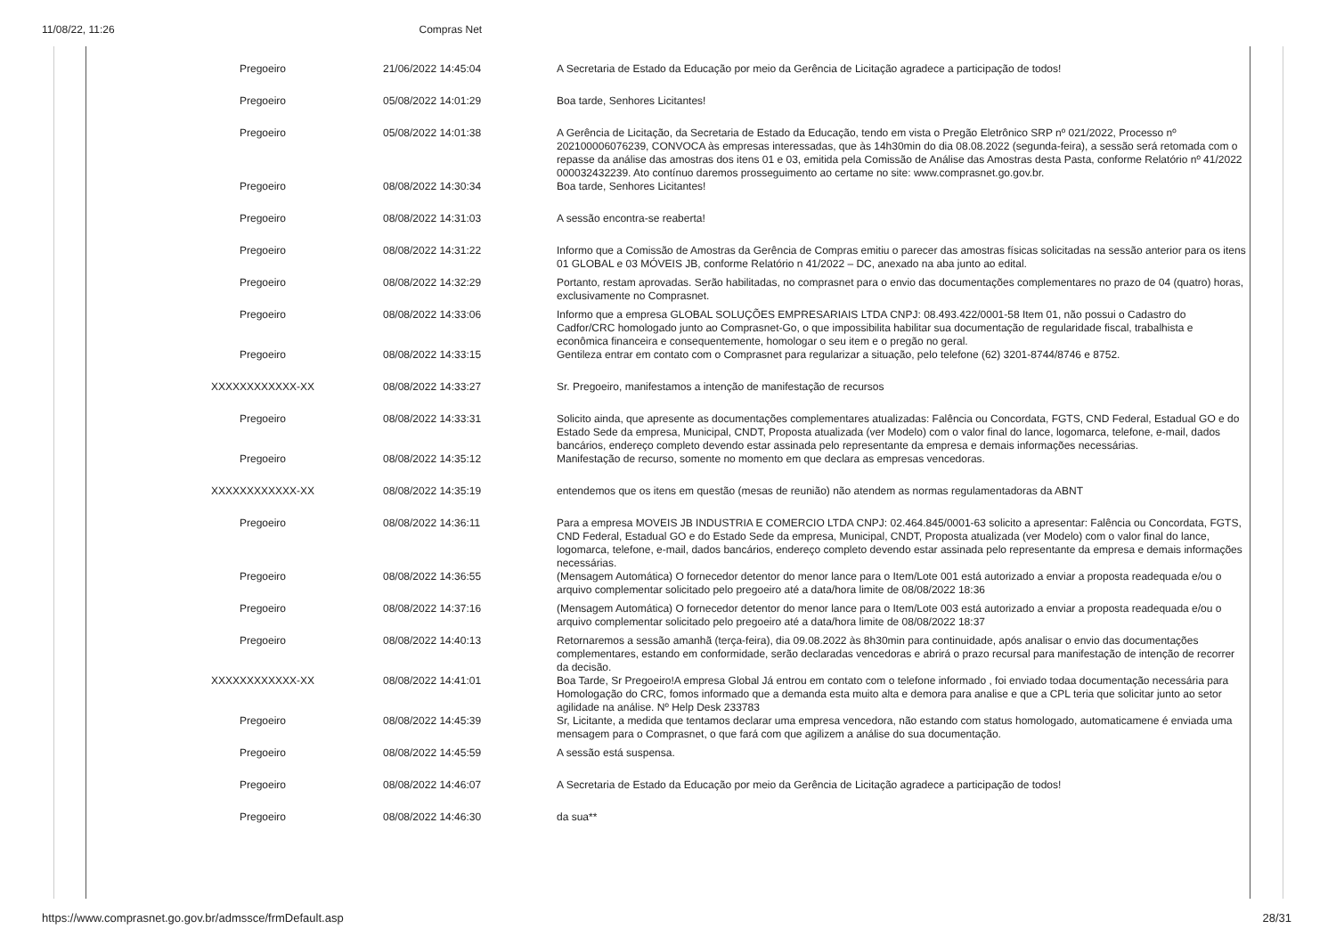11/08/22, 11:26 Compras Net
| Pregoeiro | 21/06/2022 14:45:04 | A Secretaria de Estado da Educação por meio da Gerência de Licitação agradece a participação de todos! |
| Pregoeiro | 05/08/2022 14:01:29 | Boa tarde, Senhores Licitantes! |
| Pregoeiro | 05/08/2022 14:01:38 | A Gerência de Licitação, da Secretaria de Estado da Educação, tendo em vista o Pregão Eletrônico SRP nº 021/2022, Processo nº 202100006076239, CONVOCA às empresas interessadas, que às 14h30min do dia 08.08.2022 (segunda-feira), a sessão será retomada com o repasse da análise das amostras dos itens 01 e 03, emitida pela Comissão de Análise das Amostras desta Pasta, conforme Relatório nº 41/2022 000032432239. Ato contínuo daremos prosseguimento ao certame no site: www.comprasnet.go.gov.br. |
| Pregoeiro | 08/08/2022 14:30:34 | Boa tarde, Senhores Licitantes! |
| Pregoeiro | 08/08/2022 14:31:03 | A sessão encontra-se reaberta! |
| Pregoeiro | 08/08/2022 14:31:22 | Informo que a Comissão de Amostras da Gerência de Compras emitiu o parecer das amostras físicas solicitadas na sessão anterior para os itens 01 GLOBAL e 03 MÓVEIS JB, conforme Relatório n 41/2022 – DC, anexado na aba junto ao edital. |
| Pregoeiro | 08/08/2022 14:32:29 | Portanto, restam aprovadas. Serão habilitadas, no comprasnet para o envio das documentações complementares no prazo de 04 (quatro) horas, exclusivamente no Comprasnet. |
| Pregoeiro | 08/08/2022 14:33:06 | Informo que a empresa GLOBAL SOLUÇÕES EMPRESARIAIS LTDA CNPJ: 08.493.422/0001-58 Item 01, não possui o Cadastro do Cadfor/CRC homologado junto ao Comprasnet-Go, o que impossibilita habilitar sua documentação de regularidade fiscal, trabalhista e econômica financeira e consequentemente, homologar o seu item e o pregão no geral. |
| Pregoeiro | 08/08/2022 14:33:15 | Gentileza entrar em contato com o Comprasnet para regularizar a situação, pelo telefone (62) 3201-8744/8746 e 8752. |
| XXXXXXXXXXXX-XX | 08/08/2022 14:33:27 | Sr. Pregoeiro, manifestamos a intenção de manifestação de recursos |
| Pregoeiro | 08/08/2022 14:33:31 | Solicito ainda, que apresente as documentações complementares atualizadas: Falência ou Concordata, FGTS, CND Federal, Estadual GO e do Estado Sede da empresa, Municipal, CNDT, Proposta atualizada (ver Modelo) com o valor final do lance, logomarca, telefone, e-mail, dados bancários, endereço completo devendo estar assinada pelo representante da empresa e demais informações necessárias. |
| Pregoeiro | 08/08/2022 14:35:12 | Manifestação de recurso, somente no momento em que declara as empresas vencedoras. |
| XXXXXXXXXXXX-XX | 08/08/2022 14:35:19 | entendemos que os itens em questão (mesas de reunião) não atendem as normas regulamentadoras da ABNT |
| Pregoeiro | 08/08/2022 14:36:11 | Para a empresa MOVEIS JB INDUSTRIA E COMERCIO LTDA CNPJ: 02.464.845/0001-63 solicito a apresentar: Falência ou Concordata, FGTS, CND Federal, Estadual GO e do Estado Sede da empresa, Municipal, CNDT, Proposta atualizada (ver Modelo) com o valor final do lance, logomarca, telefone, e-mail, dados bancários, endereço completo devendo estar assinada pelo representante da empresa e demais informações necessárias. |
| Pregoeiro | 08/08/2022 14:36:55 | (Mensagem Automática) O fornecedor detentor do menor lance para o Item/Lote 001 está autorizado a enviar a proposta readequada e/ou o arquivo complementar solicitado pelo pregoeiro até a data/hora limite de 08/08/2022 18:36 |
| Pregoeiro | 08/08/2022 14:37:16 | (Mensagem Automática) O fornecedor detentor do menor lance para o Item/Lote 003 está autorizado a enviar a proposta readequada e/ou o arquivo complementar solicitado pelo pregoeiro até a data/hora limite de 08/08/2022 18:37 |
| Pregoeiro | 08/08/2022 14:40:13 | Retornaremos a sessão amanhã (terça-feira), dia 09.08.2022 às 8h30min para continuidade, após analisar o envio das documentações complementares, estando em conformidade, serão declaradas vencedoras e abrirá o prazo recursal para manifestação de intenção de recorrer da decisão. |
| XXXXXXXXXXXX-XX | 08/08/2022 14:41:01 | Boa Tarde, Sr Pregoeiro!A empresa Global Já entrou em contato com o telefone informado , foi enviado todaa documentação necessária para Homologação do CRC, fomos informado que a demanda esta muito alta e demora para analise e que a CPL teria que solicitar junto ao setor agilidade na análise. Nº Help Desk 233783 |
| Pregoeiro | 08/08/2022 14:45:39 | Sr, Licitante, a medida que tentamos declarar uma empresa vencedora, não estando com status homologado, automaticamene é enviada uma mensagem para o Comprasnet, o que fará com que agilizem a análise do sua documentação. |
| Pregoeiro | 08/08/2022 14:45:59 | A sessão está suspensa. |
| Pregoeiro | 08/08/2022 14:46:07 | A Secretaria de Estado da Educação por meio da Gerência de Licitação agradece a participação de todos! |
| Pregoeiro | 08/08/2022 14:46:30 | da sua** |
https://www.comprasnet.go.gov.br/admssce/frmDefault.asp 28/31